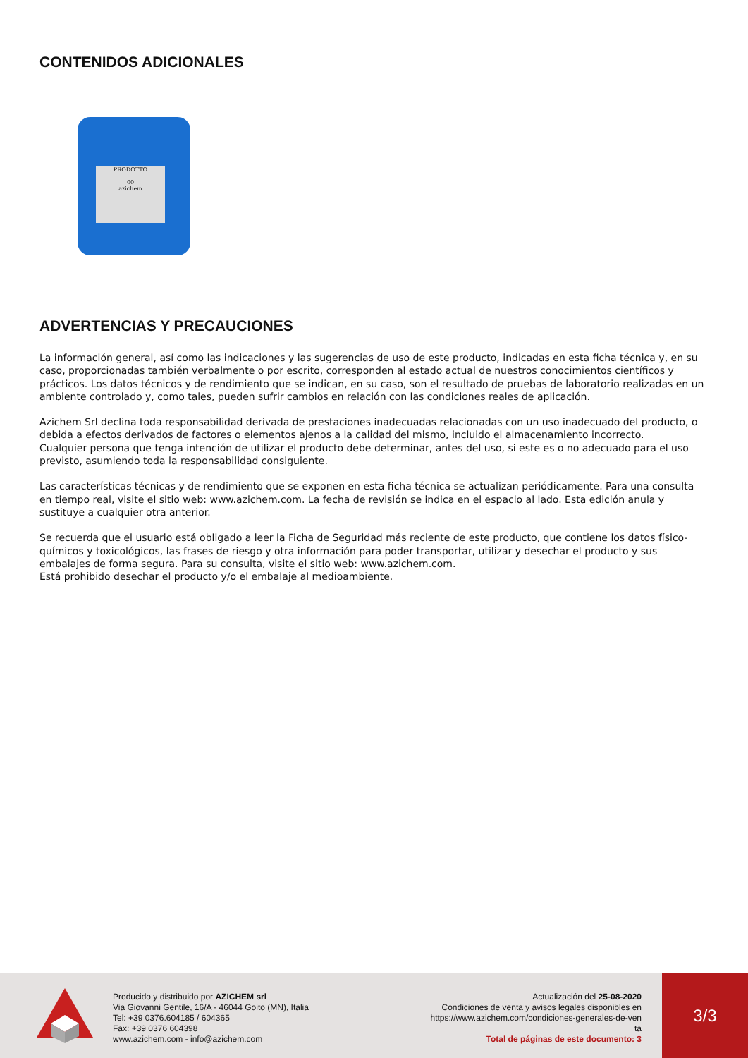CONTENIDOS ADICIONALES
PRODOTTO
00
azichem
ADVERTENCIAS Y PRECAUCIONES
La información general, así como las indicaciones y las sugerencias de uso de este producto, indicadas en esta ficha técnica y, en su caso, proporcionadas también verbalmente o por escrito, corresponden al estado actual de nuestros conocimientos científicos y prácticos. Los datos técnicos y de rendimiento que se indican, en su caso, son el resultado de pruebas de laboratorio realizadas en un ambiente controlado y, como tales, pueden sufrir cambios en relación con las condiciones reales de aplicación.
Azichem Srl declina toda responsabilidad derivada de prestaciones inadecuadas relacionadas con un uso inadecuado del producto, o debida a efectos derivados de factores o elementos ajenos a la calidad del mismo, incluido el almacenamiento incorrecto.
Cualquier persona que tenga intención de utilizar el producto debe determinar, antes del uso, si este es o no adecuado para el uso previsto, asumiendo toda la responsabilidad consiguiente.
Las características técnicas y de rendimiento que se exponen en esta ficha técnica se actualizan periódicamente. Para una consulta en tiempo real, visite el sitio web: www.azichem.com. La fecha de revisión se indica en el espacio al lado. Esta edición anula y sustituye a cualquier otra anterior.
Se recuerda que el usuario está obligado a leer la Ficha de Seguridad más reciente de este producto, que contiene los datos físico-químicos y toxicológicos, las frases de riesgo y otra información para poder transportar, utilizar y desechar el producto y sus embalajes de forma segura. Para su consulta, visite el sitio web: www.azichem.com.
Está prohibido desechar el producto y/o el embalaje al medioambiente.
Producido y distribuido por AZICHEM srl
Via Giovanni Gentile, 16/A - 46044 Goito (MN), Italia
Tel: +39 0376.604185 / 604365
Fax: +39 0376 604398
www.azichem.com - info@azichem.com
Actualización del 25-08-2020
Condiciones de venta y avisos legales disponibles en
https://www.azichem.com/condiciones-generales-de-ven
ta
Total de páginas de este documento: 3
3/3